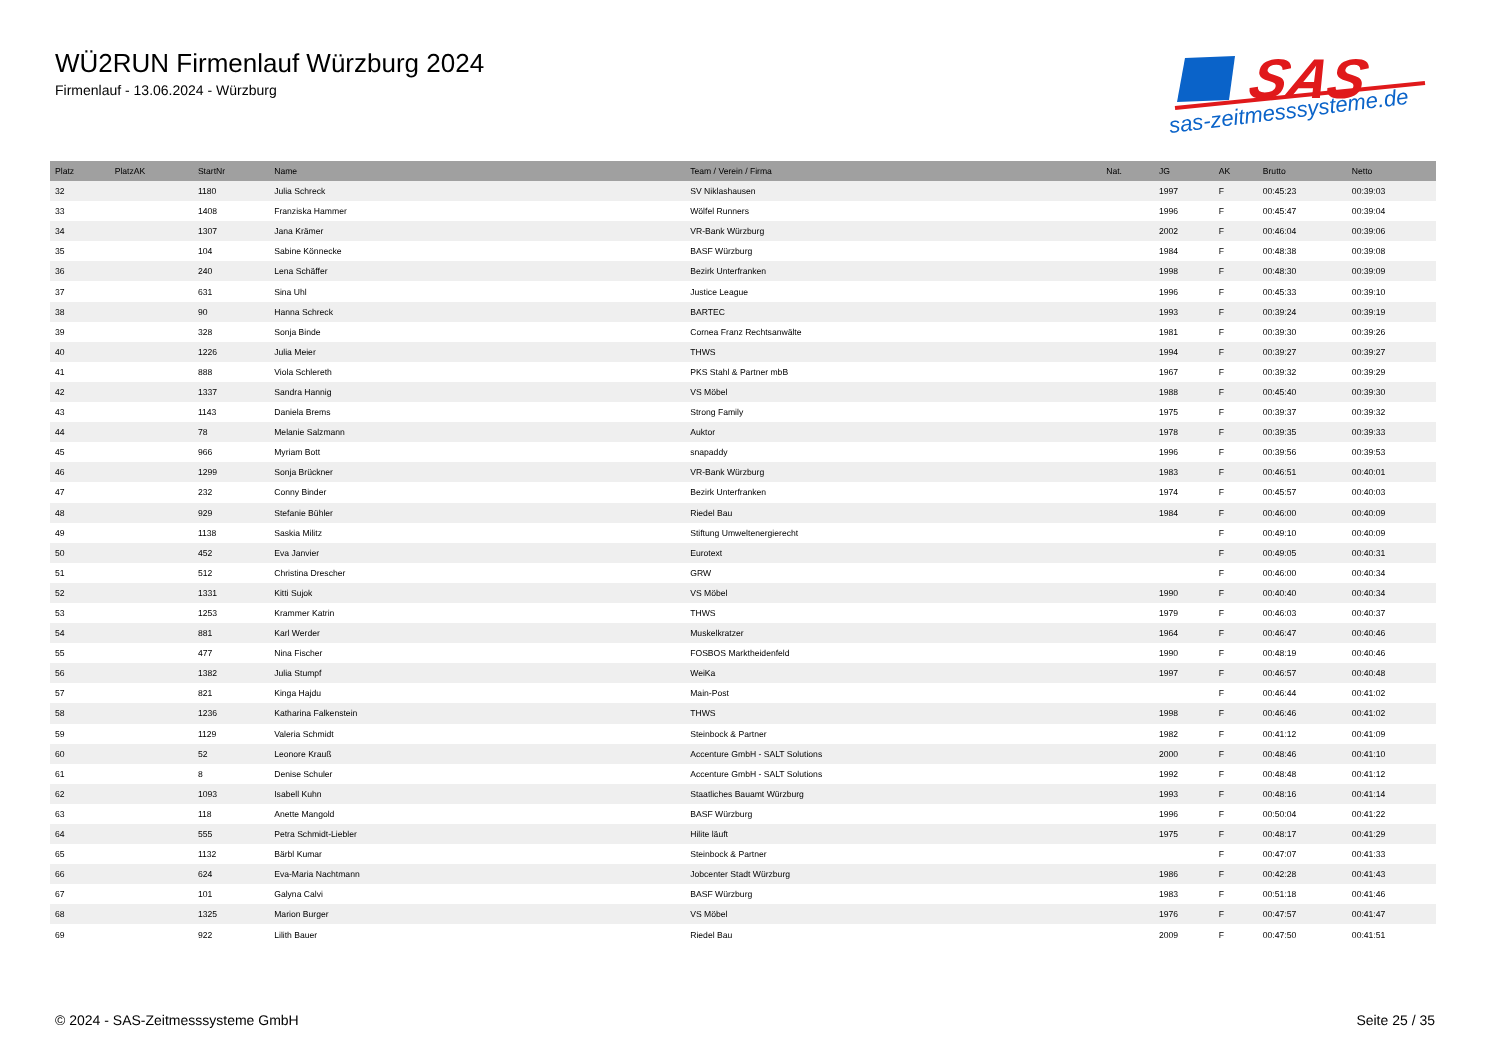WÜ2RUN Firmenlauf Würzburg 2024
Firmenlauf - 13.06.2024 - Würzburg
SAS
sas-zeitmesssysteme.de
| Platz | PlatzAK | StartNr | Name | Team / Verein / Firma | Nat. | JG | AK | Brutto | Netto |
| --- | --- | --- | --- | --- | --- | --- | --- | --- | --- |
| 32 | | 1180 | Julia Schreck | SV Niklashausen | | 1997 | F | 00:45:23 | 00:39:03 |
| 33 | | 1408 | Franziska Hammer | Wölfel Runners | | 1996 | F | 00:45:47 | 00:39:04 |
| 34 | | 1307 | Jana Krämer | VR-Bank Würzburg | | 2002 | F | 00:46:04 | 00:39:06 |
| 35 | | 104 | Sabine Könnecke | BASF Würzburg | | 1984 | F | 00:48:38 | 00:39:08 |
| 36 | | 240 | Lena Schäffer | Bezirk Unterfranken | | 1998 | F | 00:48:30 | 00:39:09 |
| 37 | | 631 | Sina Uhl | Justice League | | 1996 | F | 00:45:33 | 00:39:10 |
| 38 | | 90 | Hanna Schreck | BARTEC | | 1993 | F | 00:39:24 | 00:39:19 |
| 39 | | 328 | Sonja Binde | Cornea Franz Rechtsanwälte | | 1981 | F | 00:39:30 | 00:39:26 |
| 40 | | 1226 | Julia Meier | THWS | | 1994 | F | 00:39:27 | 00:39:27 |
| 41 | | 888 | Viola Schlereth | PKS Stahl & Partner mbB | | 1967 | F | 00:39:32 | 00:39:29 |
| 42 | | 1337 | Sandra Hannig | VS Möbel | | 1988 | F | 00:45:40 | 00:39:30 |
| 43 | | 1143 | Daniela Brems | Strong Family | | 1975 | F | 00:39:37 | 00:39:32 |
| 44 | | 78 | Melanie Salzmann | Auktor | | 1978 | F | 00:39:35 | 00:39:33 |
| 45 | | 966 | Myriam Bott | snapaddy | | 1996 | F | 00:39:56 | 00:39:53 |
| 46 | | 1299 | Sonja Brückner | VR-Bank Würzburg | | 1983 | F | 00:46:51 | 00:40:01 |
| 47 | | 232 | Conny Binder | Bezirk Unterfranken | | 1974 | F | 00:45:57 | 00:40:03 |
| 48 | | 929 | Stefanie Bühler | Riedel Bau | | 1984 | F | 00:46:00 | 00:40:09 |
| 49 | | 1138 | Saskia Militz | Stiftung Umweltenergierecht | | | F | 00:49:10 | 00:40:09 |
| 50 | | 452 | Eva Janvier | Eurotext | | | F | 00:49:05 | 00:40:31 |
| 51 | | 512 | Christina Drescher | GRW | | | F | 00:46:00 | 00:40:34 |
| 52 | | 1331 | Kitti Sujok | VS Möbel | | 1990 | F | 00:40:40 | 00:40:34 |
| 53 | | 1253 | Krammer Katrin | THWS | | 1979 | F | 00:46:03 | 00:40:37 |
| 54 | | 881 | Karl Werder | Muskelkratzer | | 1964 | F | 00:46:47 | 00:40:46 |
| 55 | | 477 | Nina Fischer | FOSBOS Marktheidenfeld | | 1990 | F | 00:48:19 | 00:40:46 |
| 56 | | 1382 | Julia Stumpf | WeiKa | | 1997 | F | 00:46:57 | 00:40:48 |
| 57 | | 821 | Kinga Hajdu | Main-Post | | | F | 00:46:44 | 00:41:02 |
| 58 | | 1236 | Katharina Falkenstein | THWS | | 1998 | F | 00:46:46 | 00:41:02 |
| 59 | | 1129 | Valeria Schmidt | Steinbock & Partner | | 1982 | F | 00:41:12 | 00:41:09 |
| 60 | | 52 | Leonore Krauß | Accenture GmbH - SALT Solutions | | 2000 | F | 00:48:46 | 00:41:10 |
| 61 | | 8 | Denise Schuler | Accenture GmbH - SALT Solutions | | 1992 | F | 00:48:48 | 00:41:12 |
| 62 | | 1093 | Isabell Kuhn | Staatliches Bauamt Würzburg | | 1993 | F | 00:48:16 | 00:41:14 |
| 63 | | 118 | Anette Mangold | BASF Würzburg | | 1996 | F | 00:50:04 | 00:41:22 |
| 64 | | 555 | Petra Schmidt-Liebler | Hilite läuft | | 1975 | F | 00:48:17 | 00:41:29 |
| 65 | | 1132 | Bärbl Kumar | Steinbock & Partner | | | F | 00:47:07 | 00:41:33 |
| 66 | | 624 | Eva-Maria Nachtmann | Jobcenter Stadt Würzburg | | 1986 | F | 00:42:28 | 00:41:43 |
| 67 | | 101 | Galyna Calvi | BASF Würzburg | | 1983 | F | 00:51:18 | 00:41:46 |
| 68 | | 1325 | Marion Burger | VS Möbel | | 1976 | F | 00:47:57 | 00:41:47 |
| 69 | | 922 | Lilith Bauer | Riedel Bau | | 2009 | F | 00:47:50 | 00:41:51 |
© 2024 - SAS-Zeitmesssysteme GmbH Seite 25 / 35